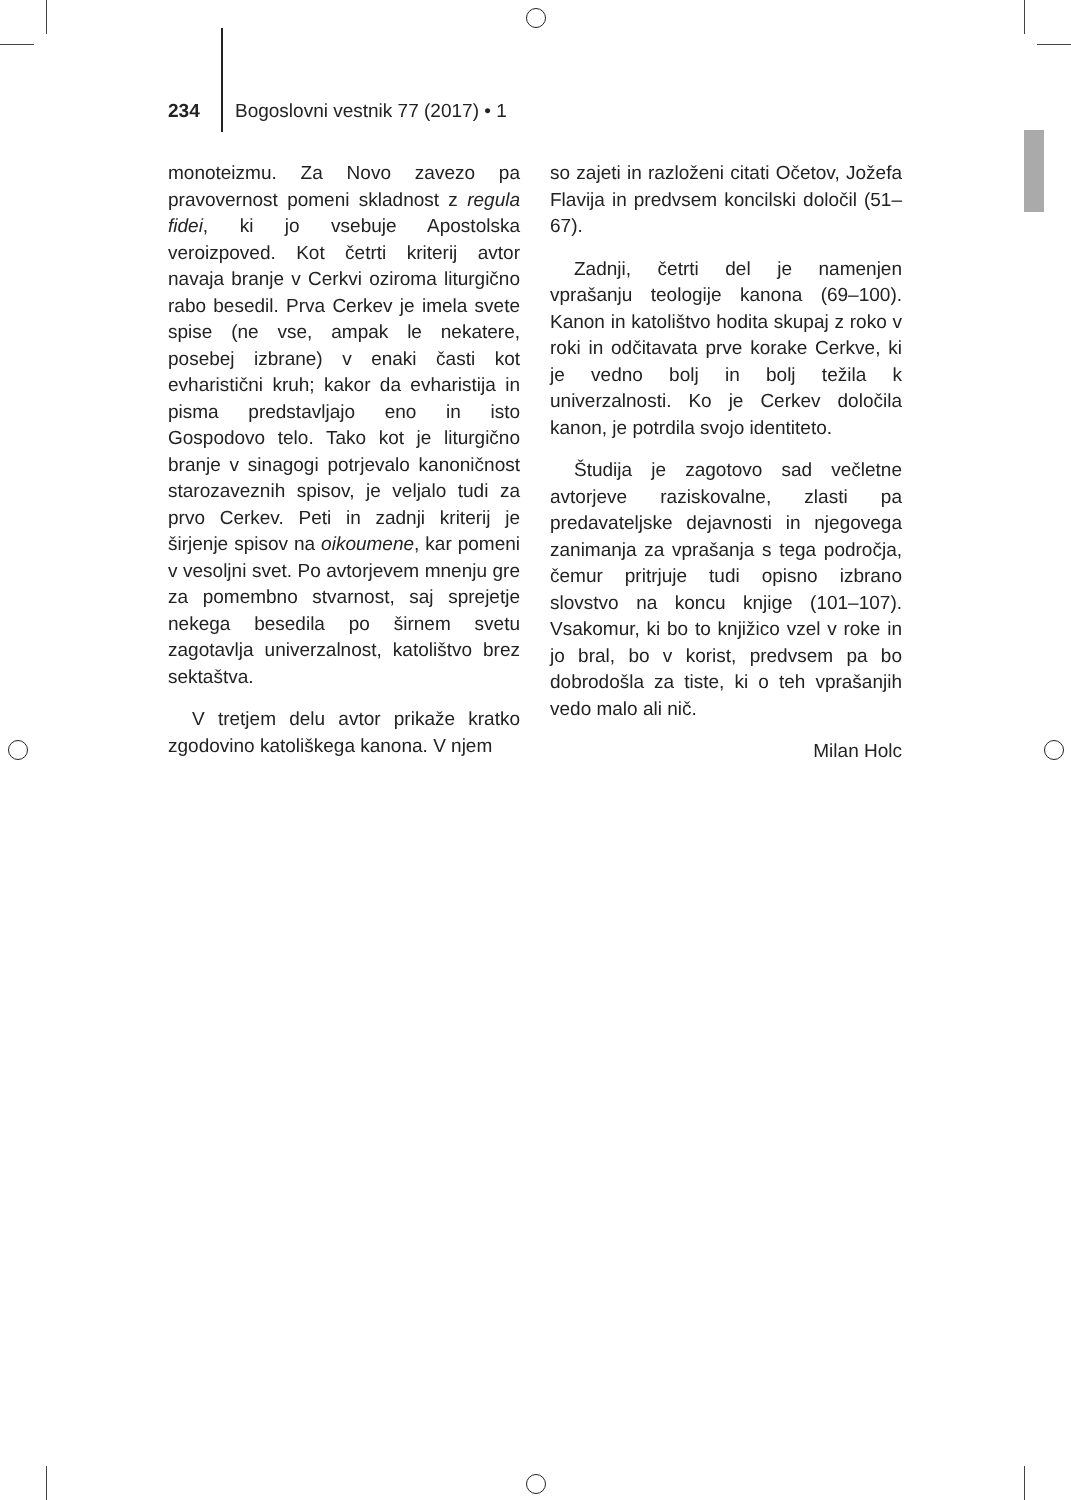234 Bogoslovni vestnik 77 (2017) • 1
monoteizmu. Za Novo zavezo pa pravovernost pomeni skladnost z regula fidei, ki jo vsebuje Apostolska veroizpoved. Kot četrti kriterij avtor navaja branje v Cerkvi oziroma liturgično rabo besedil. Prva Cerkev je imela svete spise (ne vse, ampak le nekatere, posebej izbrane) v enaki časti kot evharistični kruh; kakor da evharistija in pisma predstavljajo eno in isto Gospodovo telo. Tako kot je liturgično branje v sinagogi potrjevalo kanoničnost starozaveznih spisov, je veljalo tudi za prvo Cerkev. Peti in zadnji kriterij je širjenje spisov na oikoumene, kar pomeni v vesoljni svet. Po avtorjevem mnenju gre za pomembno stvarnost, saj sprejetje nekega besedila po širnem svetu zagotavlja univerzalnost, katolištvo brez sektaštva.
V tretjem delu avtor prikaže kratko zgodovino katoliškega kanona. V njem
so zajeti in razloženi citati Očetov, Jožefa Flavija in predvsem koncilski določil (51–67).
Zadnji, četrti del je namenjen vprašanju teologije kanona (69–100). Kanon in katolištvo hodita skupaj z roko v roki in odčitavata prve korake Cerkve, ki je vedno bolj in bolj težila k univerzalnosti. Ko je Cerkev določila kanon, je potrdila svojo identiteto.
Študija je zagotovo sad večletne avtorjeve raziskovalne, zlasti pa predavateljske dejavnosti in njegovega zanimanja za vprašanja s tega področja, čemur pritrjuje tudi opisno izbrano slovstvo na koncu knjige (101–107). Vsakomur, ki bo to knjižico vzel v roke in jo bral, bo v korist, predvsem pa bo dobrodošla za tiste, ki o teh vprašanjih vedo malo ali nič.
Milan Holc